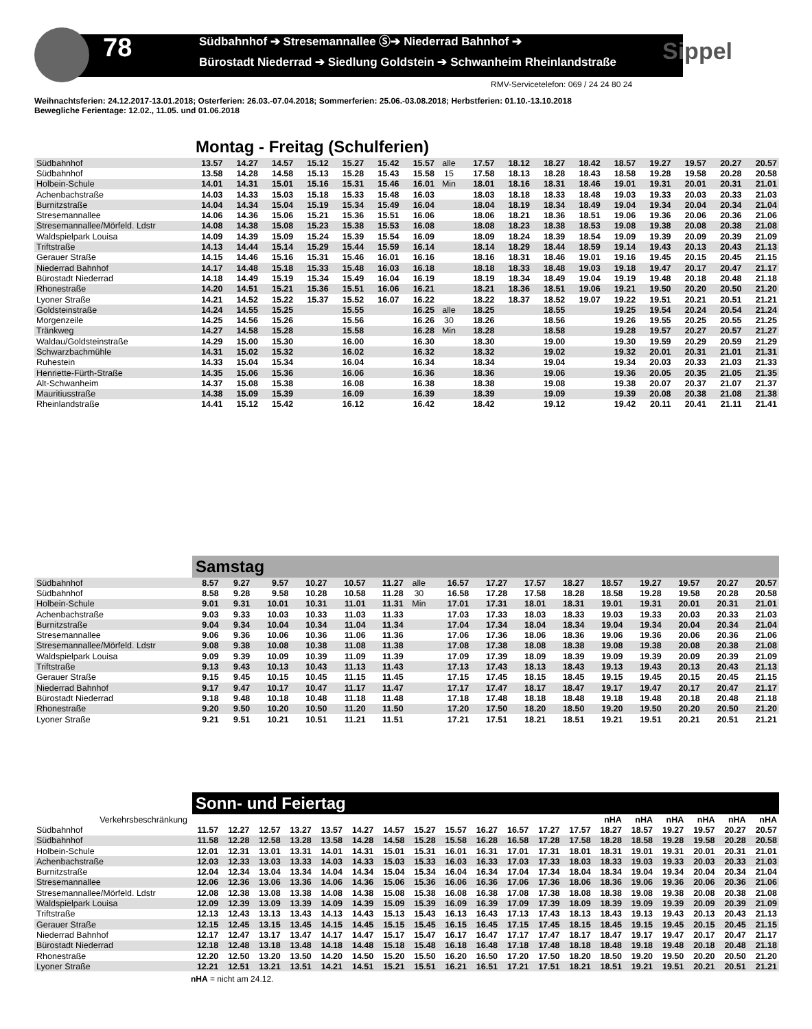78
Südbahnhof ➔ Stresemannallee Ⓢ➔ Niederrad Bahnhof ➔
Bürostadt Niederrad ➔ Siedlung Goldstein ➔ Schwanheim Rheinlandstraße
Sippel
RMV-Servicetelefon: 069 / 24 24 80 24
Weihnachtsferien: 24.12.2017-13.01.2018; Osterferien: 26.03.-07.04.2018; Sommerferien: 25.06.-03.08.2018; Herbstferien: 01.10.-13.10.2018
Bewegliche Ferientage: 12.02., 11.05. und 01.06.2018
Montag - Freitag (Schulferien)
| Südbahnhof | 13.57 | 14.27 | 14.57 | 15.12 | 15.27 | 15.42 | 15.57 | alle | 17.57 | 18.12 | 18.27 | 18.42 | 18.57 | 19.27 | 19.57 | 20.27 | 20.57 |
| Südbahnhof | 13.58 | 14.28 | 14.58 | 15.13 | 15.28 | 15.43 | 15.58 | 15 | 17.58 | 18.13 | 18.28 | 18.43 | 18.58 | 19.28 | 19.58 | 20.28 | 20.58 |
| Holbein-Schule | 14.01 | 14.31 | 15.01 | 15.16 | 15.31 | 15.46 | 16.01 | Min | 18.01 | 18.16 | 18.31 | 18.46 | 19.01 | 19.31 | 20.01 | 20.31 | 21.01 |
| Achenbachstraße | 14.03 | 14.33 | 15.03 | 15.18 | 15.33 | 15.48 | 16.03 | | 18.03 | 18.18 | 18.33 | 18.48 | 19.03 | 19.33 | 20.03 | 20.33 | 21.03 |
| Burnitzstraße | 14.04 | 14.34 | 15.04 | 15.19 | 15.34 | 15.49 | 16.04 | | 18.04 | 18.19 | 18.34 | 18.49 | 19.04 | 19.34 | 20.04 | 20.34 | 21.04 |
| Stresemannallee | 14.06 | 14.36 | 15.06 | 15.21 | 15.36 | 15.51 | 16.06 | | 18.06 | 18.21 | 18.36 | 18.51 | 19.06 | 19.36 | 20.06 | 20.36 | 21.06 |
| Stresemannallee/Mörfeld. Ldstr | 14.08 | 14.38 | 15.08 | 15.23 | 15.38 | 15.53 | 16.08 | | 18.08 | 18.23 | 18.38 | 18.53 | 19.08 | 19.38 | 20.08 | 20.38 | 21.08 |
| Waldspielpark Louisa | 14.09 | 14.39 | 15.09 | 15.24 | 15.39 | 15.54 | 16.09 | | 18.09 | 18.24 | 18.39 | 18.54 | 19.09 | 19.39 | 20.09 | 20.39 | 21.09 |
| Triftstraße | 14.13 | 14.44 | 15.14 | 15.29 | 15.44 | 15.59 | 16.14 | | 18.14 | 18.29 | 18.44 | 18.59 | 19.14 | 19.43 | 20.13 | 20.43 | 21.13 |
| Gerauer Straße | 14.15 | 14.46 | 15.16 | 15.31 | 15.46 | 16.01 | 16.16 | | 18.16 | 18.31 | 18.46 | 19.01 | 19.16 | 19.45 | 20.15 | 20.45 | 21.15 |
| Niederrad Bahnhof | 14.17 | 14.48 | 15.18 | 15.33 | 15.48 | 16.03 | 16.18 | | 18.18 | 18.33 | 18.48 | 19.03 | 19.18 | 19.47 | 20.17 | 20.47 | 21.17 |
| Bürostadt Niederrad | 14.18 | 14.49 | 15.19 | 15.34 | 15.49 | 16.04 | 16.19 | | 18.19 | 18.34 | 18.49 | 19.04 | 19.19 | 19.48 | 20.18 | 20.48 | 21.18 |
| Rhonestraße | 14.20 | 14.51 | 15.21 | 15.36 | 15.51 | 16.06 | 16.21 | | 18.21 | 18.36 | 18.51 | 19.06 | 19.21 | 19.50 | 20.20 | 20.50 | 21.20 |
| Lyoner Straße | 14.21 | 14.52 | 15.22 | 15.37 | 15.52 | 16.07 | 16.22 | | 18.22 | 18.37 | 18.52 | 19.07 | 19.22 | 19.51 | 20.21 | 20.51 | 21.21 |
| Goldsteinstraße | 14.24 | 14.55 | 15.25 | | 15.55 | | 16.25 | alle | 18.25 | | 18.55 | | 19.25 | 19.54 | 20.24 | 20.54 | 21.24 |
| Morgenzeile | 14.25 | 14.56 | 15.26 | | 15.56 | | 16.26 | 30 | 18.26 | | 18.56 | | 19.26 | 19.55 | 20.25 | 20.55 | 21.25 |
| Tränkweg | 14.27 | 14.58 | 15.28 | | 15.58 | | 16.28 | Min | 18.28 | | 18.58 | | 19.28 | 19.57 | 20.27 | 20.57 | 21.27 |
| Waldau/Goldsteinstraße | 14.29 | 15.00 | 15.30 | | 16.00 | | 16.30 | | 18.30 | | 19.00 | | 19.30 | 19.59 | 20.29 | 20.59 | 21.29 |
| Schwarzbachmühle | 14.31 | 15.02 | 15.32 | | 16.02 | | 16.32 | | 18.32 | | 19.02 | | 19.32 | 20.01 | 20.31 | 21.01 | 21.31 |
| Ruhestein | 14.33 | 15.04 | 15.34 | | 16.04 | | 16.34 | | 18.34 | | 19.04 | | 19.34 | 20.03 | 20.33 | 21.03 | 21.33 |
| Henriette-Fürth-Straße | 14.35 | 15.06 | 15.36 | | 16.06 | | 16.36 | | 18.36 | | 19.06 | | 19.36 | 20.05 | 20.35 | 21.05 | 21.35 |
| Alt-Schwanheim | 14.37 | 15.08 | 15.38 | | 16.08 | | 16.38 | | 18.38 | | 19.08 | | 19.38 | 20.07 | 20.37 | 21.07 | 21.37 |
| Mauritiusstraße | 14.38 | 15.09 | 15.39 | | 16.09 | | 16.39 | | 18.39 | | 19.09 | | 19.39 | 20.08 | 20.38 | 21.08 | 21.38 |
| Rheinlandstraße | 14.41 | 15.12 | 15.42 | | 16.12 | | 16.42 | | 18.42 | | 19.12 | | 19.42 | 20.11 | 20.41 | 21.11 | 21.41 |
Samstag
| Südbahnhof | 8.57 | 9.27 | 9.57 | 10.27 | 10.57 | 11.27 | alle | 16.57 | 17.27 | 17.57 | 18.27 | 18.57 | 19.27 | 19.57 | 20.27 | 20.57 |
| Südbahnhof | 8.58 | 9.28 | 9.58 | 10.28 | 10.58 | 11.28 | 30 | 16.58 | 17.28 | 17.58 | 18.28 | 18.58 | 19.28 | 19.58 | 20.28 | 20.58 |
| Holbein-Schule | 9.01 | 9.31 | 10.01 | 10.31 | 11.01 | 11.31 | Min | 17.01 | 17.31 | 18.01 | 18.31 | 19.01 | 19.31 | 20.01 | 20.31 | 21.01 |
| Achenbachstraße | 9.03 | 9.33 | 10.03 | 10.33 | 11.03 | 11.33 | | 17.03 | 17.33 | 18.03 | 18.33 | 19.03 | 19.33 | 20.03 | 20.33 | 21.03 |
| Burnitzstraße | 9.04 | 9.34 | 10.04 | 10.34 | 11.04 | 11.34 | | 17.04 | 17.34 | 18.04 | 18.34 | 19.04 | 19.34 | 20.04 | 20.34 | 21.04 |
| Stresemannallee | 9.06 | 9.36 | 10.06 | 10.36 | 11.06 | 11.36 | | 17.06 | 17.36 | 18.06 | 18.36 | 19.06 | 19.36 | 20.06 | 20.36 | 21.06 |
| Stresemannallee/Mörfeld. Ldstr | 9.08 | 9.38 | 10.08 | 10.38 | 11.08 | 11.38 | | 17.08 | 17.38 | 18.08 | 18.38 | 19.08 | 19.38 | 20.08 | 20.38 | 21.08 |
| Waldspielpark Louisa | 9.09 | 9.39 | 10.09 | 10.39 | 11.09 | 11.39 | | 17.09 | 17.39 | 18.09 | 18.39 | 19.09 | 19.39 | 20.09 | 20.39 | 21.09 |
| Triftstraße | 9.13 | 9.43 | 10.13 | 10.43 | 11.13 | 11.43 | | 17.13 | 17.43 | 18.13 | 18.43 | 19.13 | 19.43 | 20.13 | 20.43 | 21.13 |
| Gerauer Straße | 9.15 | 9.45 | 10.15 | 10.45 | 11.15 | 11.45 | | 17.15 | 17.45 | 18.15 | 18.45 | 19.15 | 19.45 | 20.15 | 20.45 | 21.15 |
| Niederrad Bahnhof | 9.17 | 9.47 | 10.17 | 10.47 | 11.17 | 11.47 | | 17.17 | 17.47 | 18.17 | 18.47 | 19.17 | 19.47 | 20.17 | 20.47 | 21.17 |
| Bürostadt Niederrad | 9.18 | 9.48 | 10.18 | 10.48 | 11.18 | 11.48 | | 17.18 | 17.48 | 18.18 | 18.48 | 19.18 | 19.48 | 20.18 | 20.48 | 21.18 |
| Rhonestraße | 9.20 | 9.50 | 10.20 | 10.50 | 11.20 | 11.50 | | 17.20 | 17.50 | 18.20 | 18.50 | 19.20 | 19.50 | 20.20 | 20.50 | 21.20 |
| Lyoner Straße | 9.21 | 9.51 | 10.21 | 10.51 | 11.21 | 11.51 | | 17.21 | 17.51 | 18.21 | 18.51 | 19.21 | 19.51 | 20.21 | 20.51 | 21.21 |
Sonn- und Feiertag
| Verkehrsbeschränkung | | | | | | | | | | | | | | nHA | nHA | nHA | nHA | nHA | nHA |
| Südbahnhof | 11.57 | 12.27 | 12.57 | 13.27 | 13.57 | 14.27 | 14.57 | 15.27 | 15.57 | 16.27 | 16.57 | 17.27 | 17.57 | 18.27 | 18.57 | 19.27 | 19.57 | 20.27 | 20.57 |
| Südbahnhof | 11.58 | 12.28 | 12.58 | 13.28 | 13.58 | 14.28 | 14.58 | 15.28 | 15.58 | 16.28 | 16.58 | 17.28 | 17.58 | 18.28 | 18.58 | 19.28 | 19.58 | 20.28 | 20.58 |
| Holbein-Schule | 12.01 | 12.31 | 13.01 | 13.31 | 14.01 | 14.31 | 15.01 | 15.31 | 16.01 | 16.31 | 17.01 | 17.31 | 18.01 | 18.31 | 19.01 | 19.31 | 20.01 | 20.31 | 21.01 |
| Achenbachstraße | 12.03 | 12.33 | 13.03 | 13.33 | 14.03 | 14.33 | 15.03 | 15.33 | 16.03 | 16.33 | 17.03 | 17.33 | 18.03 | 18.33 | 19.03 | 19.33 | 20.03 | 20.33 | 21.03 |
| Burnitzstraße | 12.04 | 12.34 | 13.04 | 13.34 | 14.04 | 14.34 | 15.04 | 15.34 | 16.04 | 16.34 | 17.04 | 17.34 | 18.04 | 18.34 | 19.04 | 19.34 | 20.04 | 20.34 | 21.04 |
| Stresemannallee | 12.06 | 12.36 | 13.06 | 13.36 | 14.06 | 14.36 | 15.06 | 15.36 | 16.06 | 16.36 | 17.06 | 17.36 | 18.06 | 18.36 | 19.06 | 19.36 | 20.06 | 20.36 | 21.06 |
| Stresemannallee/Mörfeld. Ldstr | 12.08 | 12.38 | 13.08 | 13.38 | 14.08 | 14.38 | 15.08 | 15.38 | 16.08 | 16.38 | 17.08 | 17.38 | 18.08 | 18.38 | 19.08 | 19.38 | 20.08 | 20.38 | 21.08 |
| Waldspielpark Louisa | 12.09 | 12.39 | 13.09 | 13.39 | 14.09 | 14.39 | 15.09 | 15.39 | 16.09 | 16.39 | 17.09 | 17.39 | 18.09 | 18.39 | 19.09 | 19.39 | 20.09 | 20.39 | 21.09 |
| Triftstraße | 12.13 | 12.43 | 13.13 | 13.43 | 14.13 | 14.43 | 15.13 | 15.43 | 16.13 | 16.43 | 17.13 | 17.43 | 18.13 | 18.43 | 19.13 | 19.43 | 20.13 | 20.43 | 21.13 |
| Gerauer Straße | 12.15 | 12.45 | 13.15 | 13.45 | 14.15 | 14.45 | 15.15 | 15.45 | 16.15 | 16.45 | 17.15 | 17.45 | 18.15 | 18.45 | 19.15 | 19.45 | 20.15 | 20.45 | 21.15 |
| Niederrad Bahnhof | 12.17 | 12.47 | 13.17 | 13.47 | 14.17 | 14.47 | 15.17 | 15.47 | 16.17 | 16.47 | 17.17 | 17.47 | 18.17 | 18.47 | 19.17 | 19.47 | 20.17 | 20.47 | 21.17 |
| Bürostadt Niederrad | 12.18 | 12.48 | 13.18 | 13.48 | 14.18 | 14.48 | 15.18 | 15.48 | 16.18 | 16.48 | 17.18 | 17.48 | 18.18 | 18.48 | 19.18 | 19.48 | 20.18 | 20.48 | 21.18 |
| Rhonestraße | 12.20 | 12.50 | 13.20 | 13.50 | 14.20 | 14.50 | 15.20 | 15.50 | 16.20 | 16.50 | 17.20 | 17.50 | 18.20 | 18.50 | 19.20 | 19.50 | 20.20 | 20.50 | 21.20 |
| Lyoner Straße | 12.21 | 12.51 | 13.21 | 13.51 | 14.21 | 14.51 | 15.21 | 15.51 | 16.21 | 16.51 | 17.21 | 17.51 | 18.21 | 18.51 | 19.21 | 19.51 | 20.21 | 20.51 | 21.21 |
nHA = nicht am 24.12.